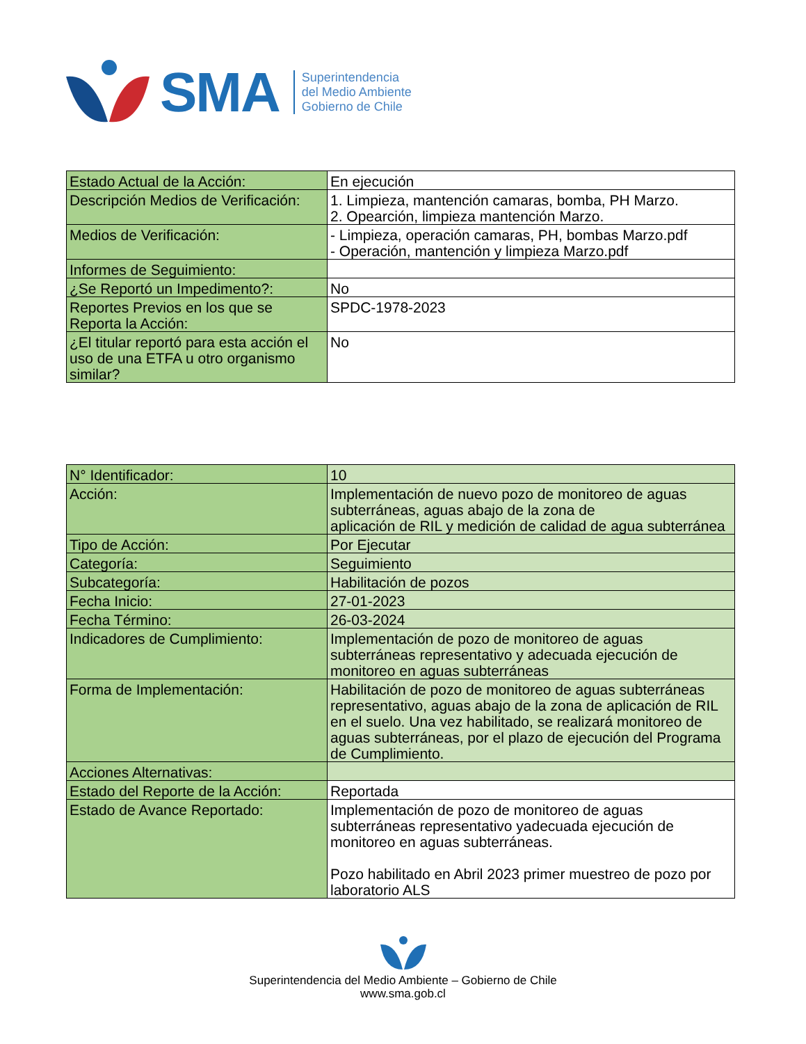SMA
Superintendencia
del Medio Ambiente
Gobierno de Chile
| Estado Actual de la Acción: | En ejecución |
| Descripción Medios de Verificación: | 1. Limpieza, mantención camaras, bomba, PH Marzo. 2. Opearción, limpieza mantención Marzo. |
| Medios de Verificación: | - Limpieza, operación camaras, PH, bombas Marzo.pdf - Operación, mantención y limpieza Marzo.pdf |
| Informes de Seguimiento: | |
| ¿Se Reportó un Impedimento?: | No |
| Reportes Previos en los que se Reporta la Acción: | SPDC-1978-2023 |
| ¿El titular reportó para esta acción el uso de una ETFA u otro organismo similar? | No |
| N° Identificador: | 10 |
| Acción: | Implementación de nuevo pozo de monitoreo de aguas subterráneas, aguas abajo de la zona de aplicación de RIL y medición de calidad de agua subterránea |
| Tipo de Acción: | Por Ejecutar |
| Categoría: | Seguimiento |
| Subcategoría: | Habilitación de pozos |
| Fecha Inicio: | 27-01-2023 |
| Fecha Término: | 26-03-2024 |
| Indicadores de Cumplimiento: | Implementación de pozo de monitoreo de aguas subterráneas representativo y adecuada ejecución de monitoreo en aguas subterráneas |
| Forma de Implementación: | Habilitación de pozo de monitoreo de aguas subterráneas representativo, aguas abajo de la zona de aplicación de RIL en el suelo. Una vez habilitado, se realizará monitoreo de aguas subterráneas, por el plazo de ejecución del Programa de Cumplimiento. |
| Acciones Alternativas: | |
| Estado del Reporte de la Acción: | Reportada |
| Estado de Avance Reportado: | Implementación de pozo de monitoreo de aguas subterráneas representativo yadecuada ejecución de monitoreo en aguas subterráneas. Pozo habilitado en Abril 2023 primer muestreo de pozo por laboratorio ALS |
Superintendencia del Medio Ambiente – Gobierno de Chile
www.sma.gob.cl